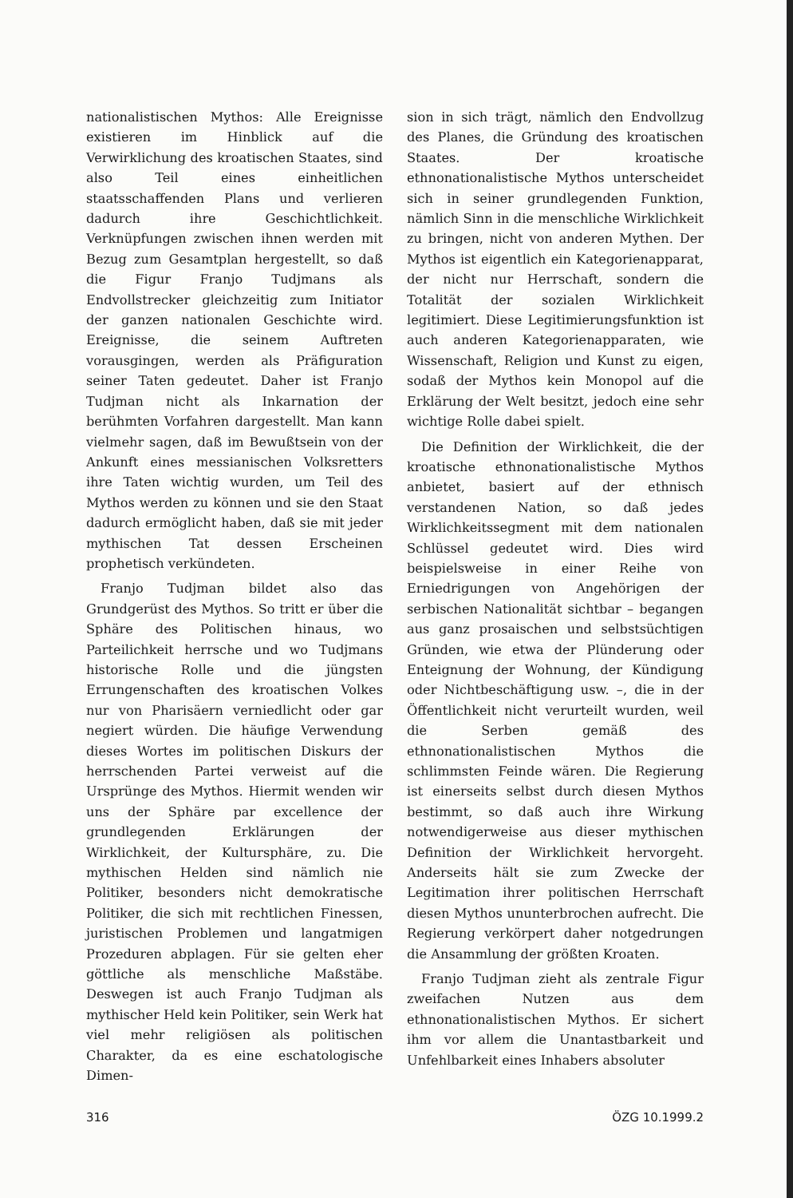nationalistischen Mythos: Alle Ereignisse existieren im Hinblick auf die Verwirklichung des kroatischen Staates, sind also Teil eines einheitlichen staatsschaffenden Plans und verlieren dadurch ihre Geschichtlichkeit. Verknüpfungen zwischen ihnen werden mit Bezug zum Gesamtplan hergestellt, so daß die Figur Franjo Tudjmans als Endvollstrecker gleichzeitig zum Initiator der ganzen nationalen Geschichte wird. Ereignisse, die seinem Auftreten vorausgingen, werden als Präfiguration seiner Taten gedeutet. Daher ist Franjo Tudjman nicht als Inkarnation der berühmten Vorfahren dargestellt. Man kann vielmehr sagen, daß im Bewußtsein von der Ankunft eines messianischen Volksretters ihre Taten wichtig wurden, um Teil des Mythos werden zu können und sie den Staat dadurch ermöglicht haben, daß sie mit jeder mythischen Tat dessen Erscheinen prophetisch verkündeten.
Franjo Tudjman bildet also das Grundgerüst des Mythos. So tritt er über die Sphäre des Politischen hinaus, wo Parteilichkeit herrsche und wo Tudjmans historische Rolle und die jüngsten Errungenschaften des kroatischen Volkes nur von Pharisäern verniedlicht oder gar negiert würden. Die häufige Verwendung dieses Wortes im politischen Diskurs der herrschenden Partei verweist auf die Ursprünge des Mythos. Hiermit wenden wir uns der Sphäre par excellence der grundlegenden Erklärungen der Wirklichkeit, der Kultursphäre, zu. Die mythischen Helden sind nämlich nie Politiker, besonders nicht demokratische Politiker, die sich mit rechtlichen Finessen, juristischen Problemen und langatmigen Prozeduren abplagen. Für sie gelten eher göttliche als menschliche Maßstäbe. Deswegen ist auch Franjo Tudjman als mythischer Held kein Politiker, sein Werk hat viel mehr religiösen als politischen Charakter, da es eine eschatologische Dimen-
sion in sich trägt, nämlich den Endvollzug des Planes, die Gründung des kroatischen Staates. Der kroatische ethnonationalistische Mythos unterscheidet sich in seiner grundlegenden Funktion, nämlich Sinn in die menschliche Wirklichkeit zu bringen, nicht von anderen Mythen. Der Mythos ist eigentlich ein Kategorienapparat, der nicht nur Herrschaft, sondern die Totalität der sozialen Wirklichkeit legitimiert. Diese Legitimierungsfunktion ist auch anderen Kategorienapparaten, wie Wissenschaft, Religion und Kunst zu eigen, sodaß der Mythos kein Monopol auf die Erklärung der Welt besitzt, jedoch eine sehr wichtige Rolle dabei spielt.
Die Definition der Wirklichkeit, die der kroatische ethnonationalistische Mythos anbietet, basiert auf der ethnisch verstandenen Nation, so daß jedes Wirklichkeitssegment mit dem nationalen Schlüssel gedeutet wird. Dies wird beispielsweise in einer Reihe von Erniedrigungen von Angehörigen der serbischen Nationalität sichtbar – begangen aus ganz prosaischen und selbstsüchtigen Gründen, wie etwa der Plünderung oder Enteignung der Wohnung, der Kündigung oder Nichtbeschäftigung usw. –, die in der Öffentlichkeit nicht verurteilt wurden, weil die Serben gemäß des ethnonationalistischen Mythos die schlimmsten Feinde wären. Die Regierung ist einerseits selbst durch diesen Mythos bestimmt, so daß auch ihre Wirkung notwendigerweise aus dieser mythischen Definition der Wirklichkeit hervorgeht. Anderseits hält sie zum Zwecke der Legitimation ihrer politischen Herrschaft diesen Mythos ununterbrochen aufrecht. Die Regierung verkörpert daher notgedrungen die Ansammlung der größten Kroaten.
Franjo Tudjman zieht als zentrale Figur zweifachen Nutzen aus dem ethnonationalistischen Mythos. Er sichert ihm vor allem die Unantastbarkeit und Unfehlbarkeit eines Inhabers absoluter
316 ÖZG 10.1999.2